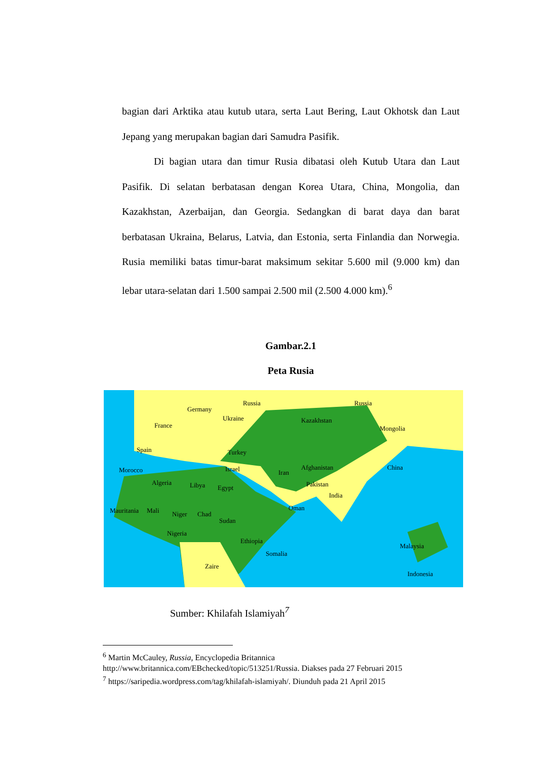bagian dari Arktika atau kutub utara, serta Laut Bering, Laut Okhotsk dan Laut Jepang yang merupakan bagian dari Samudra Pasifik.
Di bagian utara dan timur Rusia dibatasi oleh Kutub Utara dan Laut Pasifik. Di selatan berbatasan dengan Korea Utara, China, Mongolia, dan Kazakhstan, Azerbaijan, dan Georgia. Sedangkan di barat daya dan barat berbatasan Ukraina, Belarus, Latvia, dan Estonia, serta Finlandia dan Norwegia. Rusia memiliki batas timur-barat maksimum sekitar 5.600 mil (9.000 km) dan lebar utara-selatan dari 1.500 sampai 2.500 mil (2.500 4.000 km).<sup>6</sup>
Gambar.2.1
Peta Rusia
Russia Russia
Germany
Ukraine Kazakhstan
Mongolia France
Spain Turkey
China Morocco Israel Iran
Afghanistan
Algeria Libya Egypt Pakistan
India
Mauritania Mali Niger Chad
Sudan
Oman
Nigeria
Ethiopia
Somalia
Malaysia
Zaire
Indonesia
Sumber: Khilafah Islamiyah<sup>7</sup>
<sup>6</sup> Martin McCauley, Russia, Encyclopedia Britannica
http://www.britannica.com/EBchecked/topic/513251/Russia. Diakses pada 27 Februari 2015
<sup>7</sup> https://saripedia.wordpress.com/tag/khilafah-islamiyah/. Diunduh pada 21 April 2015